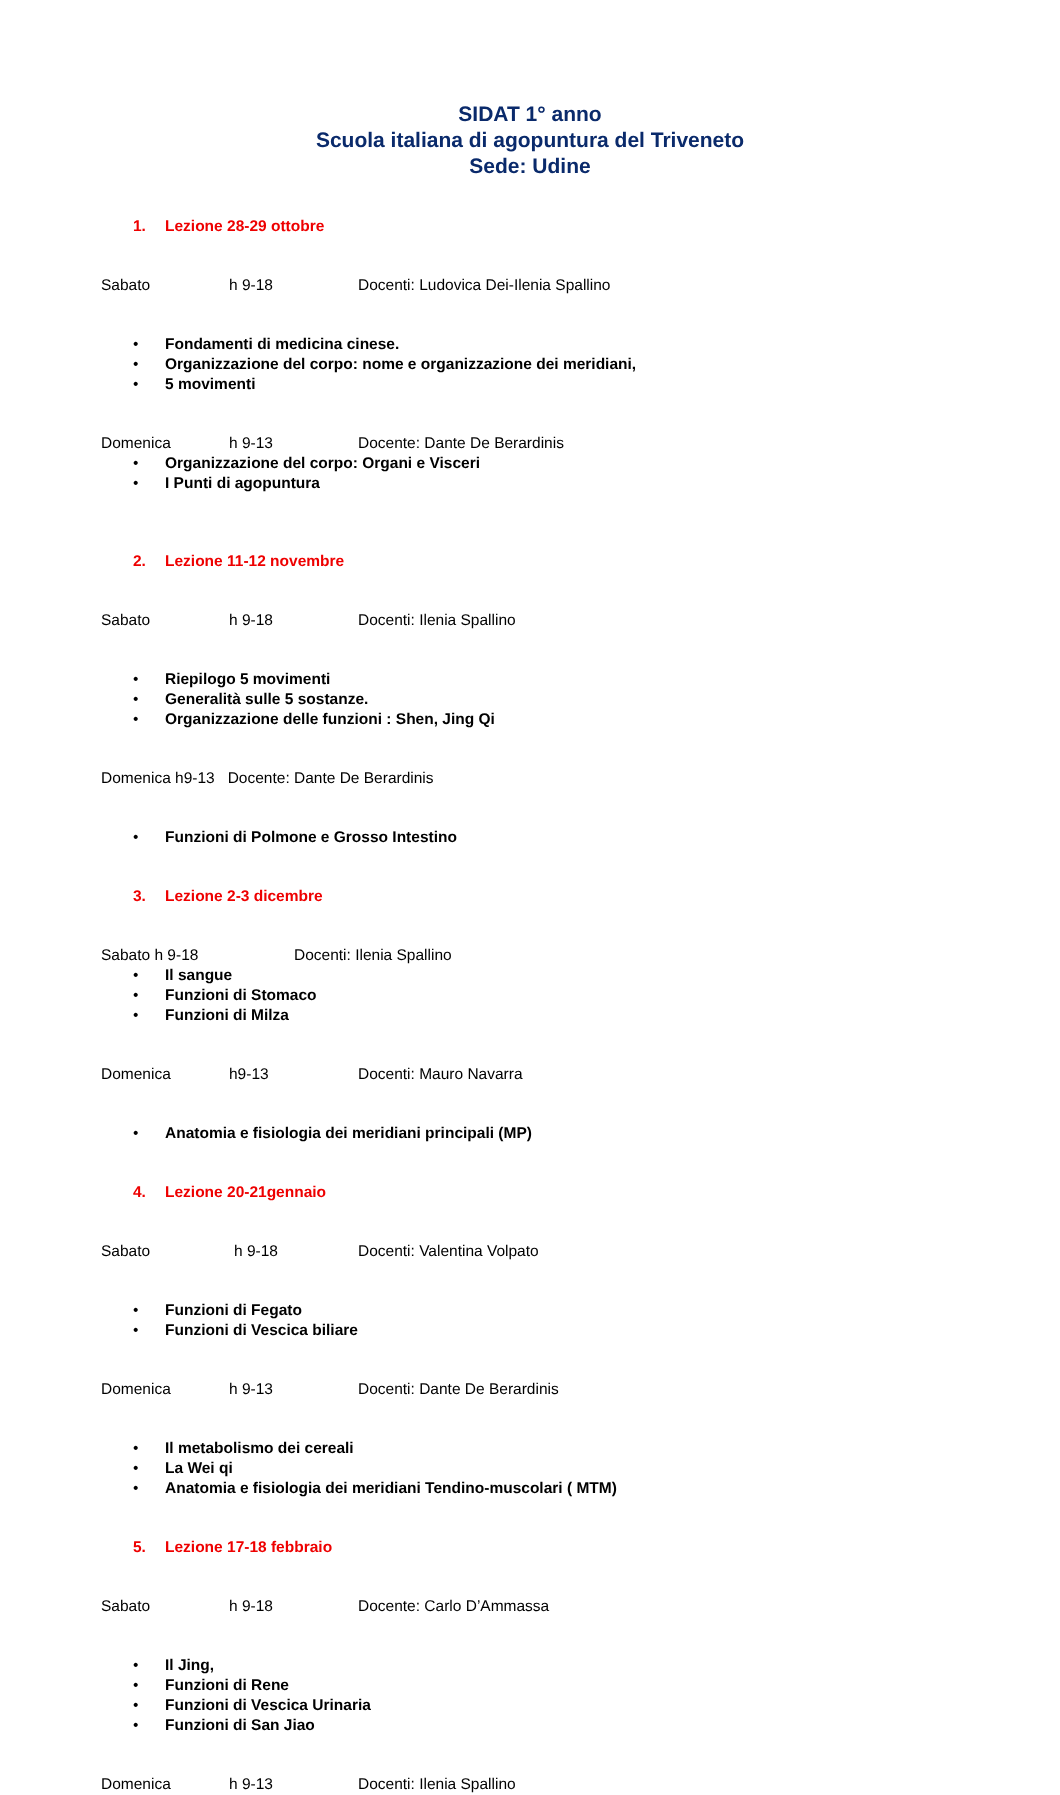SIDAT 1° anno
Scuola italiana di agopuntura del Triveneto
Sede: Udine
1. Lezione 28-29 ottobre
Sabato h 9-18 Docenti: Ludovica Dei-Ilenia Spallino
• Fondamenti di medicina cinese.
• Organizzazione del corpo: nome e organizzazione dei meridiani,
• 5 movimenti
Domenica h 9-13 Docente: Dante De Berardinis
• Organizzazione del corpo: Organi e Visceri
• I Punti di agopuntura
2. Lezione 11-12 novembre
Sabato h 9-18 Docenti: Ilenia Spallino
• Riepilogo 5 movimenti
• Generalità sulle 5 sostanze.
• Organizzazione delle funzioni : Shen, Jing Qi
Domenica h9-13 Docente: Dante De Berardinis
• Funzioni di Polmone e Grosso Intestino
3. Lezione 2-3 dicembre
Sabato h 9-18 Docenti: Ilenia Spallino
• Il sangue
• Funzioni di Stomaco
• Funzioni di Milza
Domenica h9-13 Docenti: Mauro Navarra
• Anatomia e fisiologia dei meridiani principali (MP)
4. Lezione 20-21gennaio
Sabato h 9-18 Docenti: Valentina Volpato
• Funzioni di Fegato
• Funzioni di Vescica biliare
Domenica h 9-13 Docenti: Dante De Berardinis
• Il metabolismo dei cereali
• La Wei qi
• Anatomia e fisiologia dei meridiani Tendino-muscolari ( MTM)
5. Lezione 17-18 febbraio
Sabato h 9-18 Docente: Carlo D’Ammassa
• Il Jing,
• Funzioni di Rene
• Funzioni di Vescica Urinaria
• Funzioni di San Jiao
Domenica h 9-13 Docenti: Ilenia Spallino